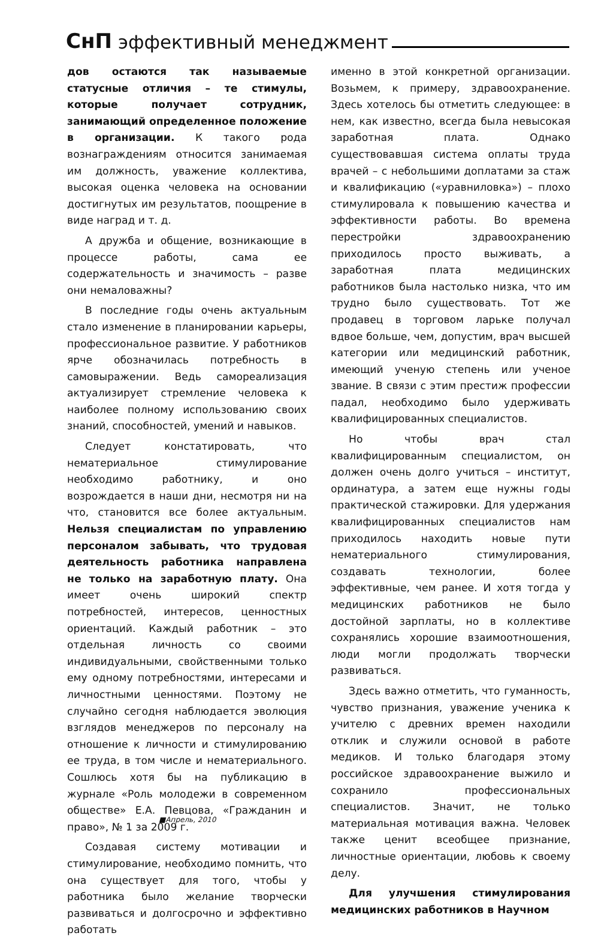СнП эффективный менеджмент
дов остаются так называемые статусные отличия – те стимулы, которые получает сотрудник, занимающий определенное положение в организации. К такого рода вознаграждениям относится занимаемая им должность, уважение коллектива, высокая оценка человека на основании достигнутых им результатов, поощрение в виде наград и т. д.
А дружба и общение, возникающие в процессе работы, сама ее содержательность и значимость – разве они немаловажны?
В последние годы очень актуальным стало изменение в планировании карьеры, профессиональное развитие. У работников ярче обозначилась потребность в самовыражении. Ведь самореализация актуализирует стремление человека к наиболее полному использованию своих знаний, способностей, умений и навыков.
Следует констатировать, что нематериальное стимулирование необходимо работнику, и оно возрождается в наши дни, несмотря ни на что, становится все более актуальным. Нельзя специалистам по управлению персоналом забывать, что трудовая деятельность работника направлена не только на заработную плату. Она имеет очень широкий спектр потребностей, интересов, ценностных ориентаций. Каждый работник – это отдельная личность со своими индивидуальными, свойственными только ему одному потребностями, интересами и личностными ценностями. Поэтому не случайно сегодня наблюдается эволюция взглядов менеджеров по персоналу на отношение к личности и стимулированию ее труда, в том числе и нематериального. Сошлюсь хотя бы на публикацию в журнале «Роль молодежи в современном обществе» Е.А. Певцова, «Гражданин и право», № 1 за 2009 г.
Создавая систему мотивации и стимулирование, необходимо помнить, что она существует для того, чтобы у работника было желание творчески развиваться и долгосрочно и эффективно работать
именно в этой конкретной организации. Возьмем, к примеру, здравоохранение. Здесь хотелось бы отметить следующее: в нем, как известно, всегда была невысокая заработная плата. Однако существовавшая система оплаты труда врачей – с небольшими доплатами за стаж и квалификацию («уравниловка») – плохо стимулировала к повышению качества и эффективности работы. Во времена перестройки здравоохранению приходилось просто выживать, а заработная плата медицинских работников была настолько низка, что им трудно было существовать. Тот же продавец в торговом ларьке получал вдвое больше, чем, допустим, врач высшей категории или медицинский работник, имеющий ученую степень или ученое звание. В связи с этим престиж профессии падал, необходимо было удерживать квалифицированных специалистов.
Но чтобы врач стал квалифицированным специалистом, он должен очень долго учиться – институт, ординатура, а затем еще нужны годы практической стажировки. Для удержания квалифицированных специалистов нам приходилось находить новые пути нематериального стимулирования, создавать технологии, более эффективные, чем ранее. И хотя тогда у медицинских работников не было достойной зарплаты, но в коллективе сохранялись хорошие взаимоотношения, люди могли продолжать творчески развиваться.
Здесь важно отметить, что гуманность, чувство признания, уважение ученика к учителю с древних времен находили отклик и служили основой в работе медиков. И только благодаря этому российское здравоохранение выжило и сохранило профессиональных специалистов. Значит, не только материальная мотивация важна. Человек также ценит всеобщее признание, личностные ориентации, любовь к своему делу.
Для улучшения стимулирования медицинских работников в Научном
■Апрель, 2010